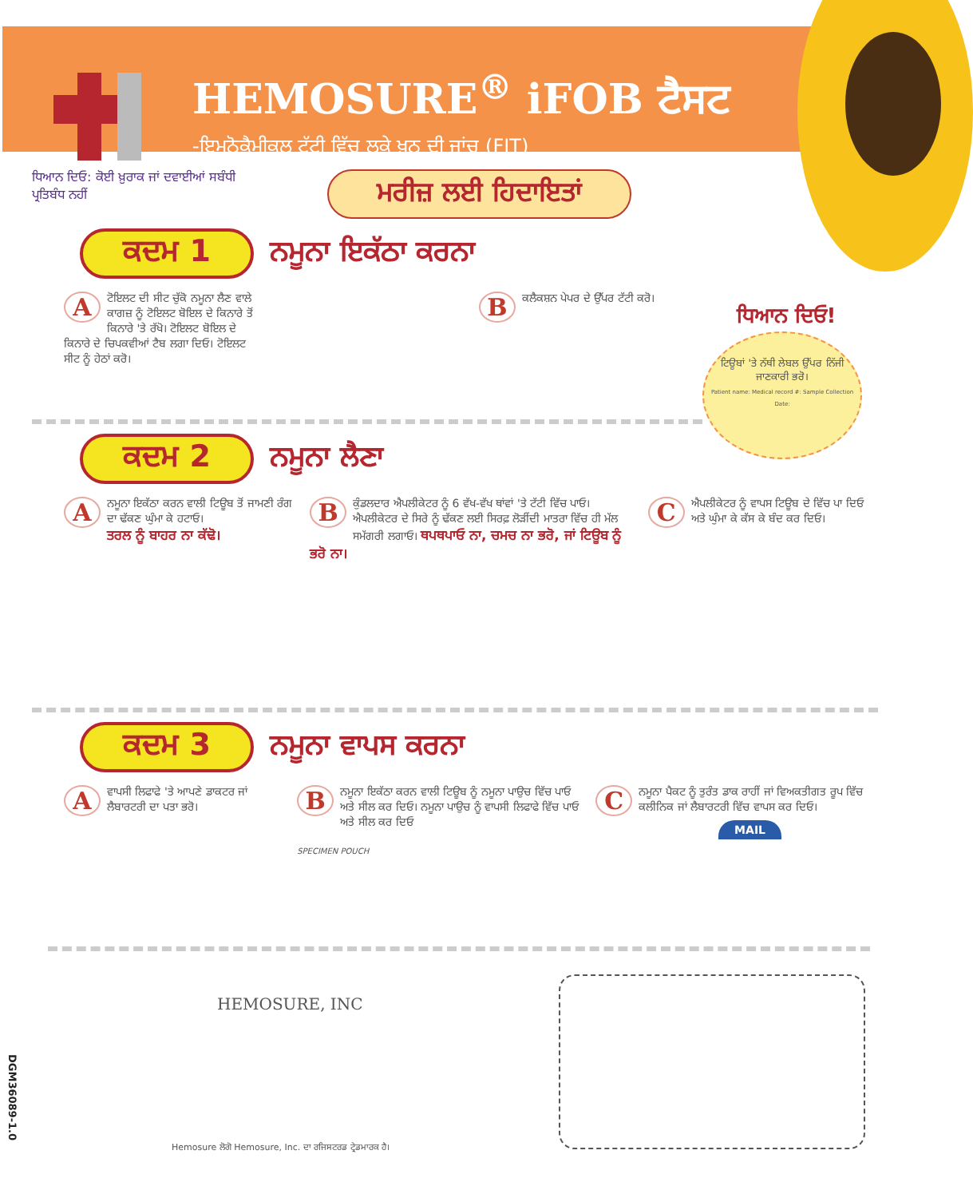HEMOSURE<sup>®</sup> iFOB ਟੈਸਟ
-ਇਮੁਨੋਕੈਮੀਕਲ ਟੱਟੀ ਵਿੱਚ ਲੁਕੇ ਖ਼ੂਨ ਦੀ ਜਾਂਚ (FIT)
ਧਿਆਨ ਦਿਓ: ਕੋਈ ਖ਼ੁਰਾਕ ਜਾਂ ਦਵਾਈਆਂ ਸਬੰਧੀ ਪ੍ਰਤਿਬੰਧ ਨਹੀਂ
ਮਰੀਜ਼ ਲਈ ਹਿਦਾਇਤਾਂ
ਕਦਮ 1 ਨਮੂਨਾ ਇਕੱਠਾ ਕਰਨਾ
Aਟੋਇਲਟ ਦੀ ਸੀਟ ਚੁੱਕੋ ਨਮੂਨਾ ਲੈਣ ਵਾਲੇ ਕਾਗਜ਼ ਨੂੰ ਟੋਇਲਟ ਬੋਇਲ ਦੇ ਕਿਨਾਰੇ ਤੋਂ ਕਿਨਾਰੇ 'ਤੇ ਰੱਖੋ। ਟੋਇਲਟ ਬੋਇਲ ਦੇ ਕਿਨਾਰੇ ਦੇ ਚਿਪਕਵੀਆਂ ਟੈਬ ਲਗਾ ਦਿਓ। ਟੋਇਲਟ ਸੀਟ ਨੂੰ ਹੇਠਾਂ ਕਰੋ।
Bਕਲੈਕਸ਼ਨ ਪੇਪਰ ਦੇ ਉੱਪਰ ਟੱਟੀ ਕਰੋ।
ਧਿਆਨ ਦਿਓ!
ਟਿਊਬਾਂ 'ਤੇ ਨੱਥੀ ਲੇਬਲ ਉੱਪਰ ਨਿੱਜੀ ਜਾਣਕਾਰੀ ਭਰੋ।
Patient name: Medical record #: Sample Collection Date:
ਕਦਮ 2 ਨਮੂਨਾ ਲੈਣਾ
Aਨਮੂਨਾ ਇਕੱਠਾ ਕਰਨ ਵਾਲੀ ਟਿਊਬ ਤੋਂ ਜਾਮਣੀ ਰੰਗ ਦਾ ਢੱਕਣ ਘੁੰਮਾ ਕੇ ਹਟਾਓ।
ਤਰਲ ਨੂੰ ਬਾਹਰ ਨਾ ਕੱਢੋ।
Bਕੁੰਡਲਦਾਰ ਐਪਲੀਕੇਟਰ ਨੂੰ 6 ਵੱਖ-ਵੱਖ ਥਾਂਵਾਂ 'ਤੇ ਟੱਟੀ ਵਿੱਚ ਪਾਓ। ਐਪਲੀਕੇਟਰ ਦੇ ਸਿਰੇ ਨੂੰ ਢੱਕਣ ਲਈ ਸਿਰਫ਼ ਲੋੜੀਂਦੀ ਮਾਤਰਾ ਵਿੱਚ ਹੀ ਮੱਲ ਸਮੱਗਰੀ ਲਗਾਓ। ਥਪਥਪਾਓ ਨਾ, ਚਮਚ ਨਾ ਭਰੋ, ਜਾਂ ਟਿਊਬ ਨੂੰ ਭਰੋ ਨਾ।
Cਐਪਲੀਕੇਟਰ ਨੂੰ ਵਾਪਸ ਟਿਊਬ ਦੇ ਵਿੱਚ ਪਾ ਦਿਓ ਅਤੇ ਘੁੰਮਾ ਕੇ ਕੱਸ ਕੇ ਬੰਦ ਕਰ ਦਿਓ।
ਕਦਮ 3 ਨਮੂਨਾ ਵਾਪਸ ਕਰਨਾ
Aਵਾਪਸੀ ਲਿਫਾਫੇ 'ਤੇ ਆਪਣੇ ਡਾਕਟਰ ਜਾਂ ਲੈਬਾਰਟਰੀ ਦਾ ਪਤਾ ਭਰੋ।
Bਨਮੂਨਾ ਇਕੱਠਾ ਕਰਨ ਵਾਲੀ ਟਿਊਬ ਨੂੰ ਨਮੂਨਾ ਪਾਉਚ ਵਿੱਚ ਪਾਓ ਅਤੇ ਸੀਲ ਕਰ ਦਿਓ। ਨਮੂਨਾ ਪਾਉਚ ਨੂੰ ਵਾਪਸੀ ਲਿਫਾਫੇ ਵਿੱਚ ਪਾਓ ਅਤੇ ਸੀਲ ਕਰ ਦਿਓ
SPECIMEN POUCH
Cਨਮੂਨਾ ਪੈਕਟ ਨੂੰ ਤੁਰੰਤ ਡਾਕ ਰਾਹੀਂ ਜਾਂ ਵਿਅਕਤੀਗਤ ਰੂਪ ਵਿੱਚ ਕਲੀਨਿਕ ਜਾਂ ਲੈਬਾਰਟਰੀ ਵਿੱਚ ਵਾਪਸ ਕਰ ਦਿਓ।
MAIL
HEMOSURE, INC
DGM36089-1.0
Hemosure ਲੋਗੋ Hemosure, Inc. ਦਾ ਰਜਿਸਟਰਡ ਟ੍ਰੇਡਮਾਰਕ ਹੈ।